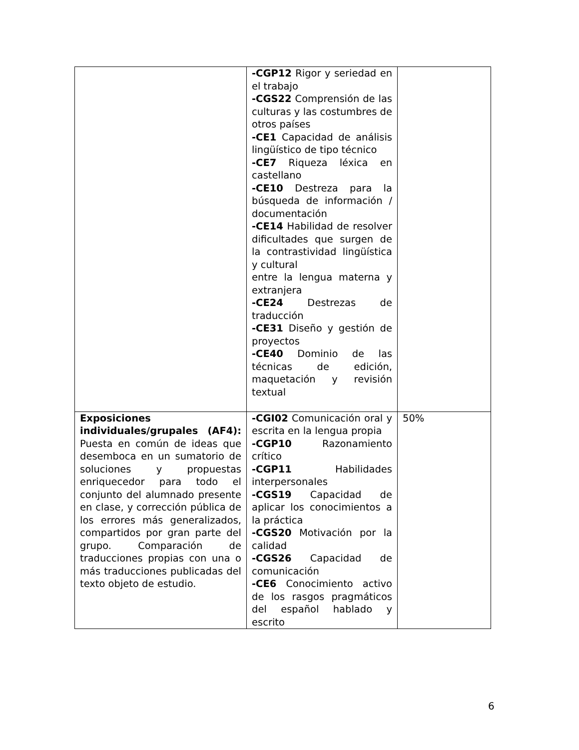| | -CGP12 Rigor y seriedad en el trabajo -CGS22 Comprensión de las culturas y las costumbres de otros países -CE1 Capacidad de análisis lingüístico de tipo técnico -CE7 Riqueza léxica en castellano -CE10 Destreza para la búsqueda de información / documentación -CE14 Habilidad de resolver dificultades que surgen de la contrastividad lingüística y cultural entre la lengua materna y extranjera -CE24 Destrezas de traducción -CE31 Diseño y gestión de proyectos -CE40 Dominio de las técnicas de edición, maquetación y revisión textual | |
| Exposiciones individuales/grupales (AF4): Puesta en común de ideas que desemboca en un sumatorio de soluciones y propuestas enriquecedor para todo el conjunto del alumnado presente en clase, y corrección pública de los errores más generalizados, compartidos por gran parte del grupo. Comparación de traducciones propias con una o más traducciones publicadas del texto objeto de estudio. | -CGI02 Comunicación oral y escrita en la lengua propia -CGP10 Razonamiento crítico -CGP11 Habilidades interpersonales -CGS19 Capacidad de aplicar los conocimientos a la práctica -CGS20 Motivación por la calidad -CGS26 Capacidad de comunicación -CE6 Conocimiento activo de los rasgos pragmáticos del español hablado y escrito | 50% |
6